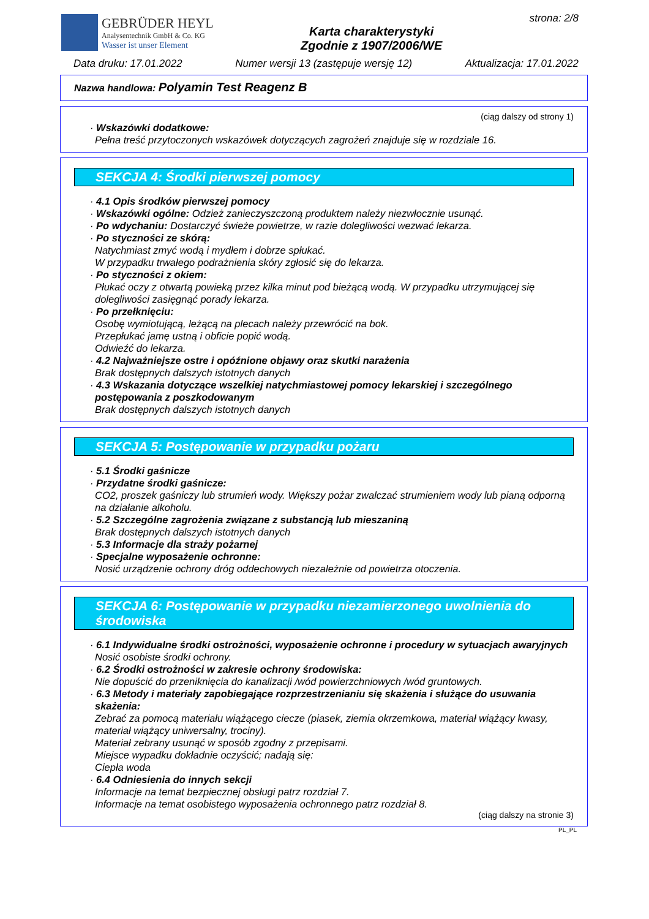GEBRÜDER HEYL
Analysentechnik GmbH & Co. KG
Wasser ist unser Element
Karta charakterystyki
Zgodnie z 1907/2006/WE
strona: 2/8
Data druku: 17.01.2022 Numer wersji 13 (zastępuje wersję 12) Aktualizacja: 17.01.2022
Nazwa handlowa: Polyamin Test Reagenz B
(ciąg dalszy od strony 1)
· Wskazówki dodatkowe:
Pełna treść przytoczonych wskazówek dotyczących zagrożeń znajduje się w rozdziale 16.
SEKCJA 4: Środki pierwszej pomocy
· 4.1 Opis środków pierwszej pomocy
· Wskazówki ogólne: Odzież zanieczyszczoną produktem należy niezwłocznie usunąć.
· Po wdychaniu: Dostarczyć świeże powietrze, w razie dolegliwości wezwać lekarza.
· Po styczności ze skórą:
Natychmiast zmyć wodą i mydłem i dobrze spłukać.
W przypadku trwałego podrażnienia skóry zgłosić się do lekarza.
· Po styczności z okiem:
Płukać oczy z otwartą powieką przez kilka minut pod bieżącą wodą. W przypadku utrzymującej się dolegliwości zasięgnąć porady lekarza.
· Po przełknięciu:
Osobę wymiotującą, leżącą na plecach należy przewrócić na bok.
Przepłukać jamę ustną i obficie popić wodą.
Odwieźć do lekarza.
· 4.2 Najważniejsze ostre i opóźnione objawy oraz skutki narażenia
Brak dostępnych dalszych istotnych danych
· 4.3 Wskazania dotyczące wszelkiej natychmiastowej pomocy lekarskiej i szczególnego postępowania z poszkodowanym
Brak dostępnych dalszych istotnych danych
SEKCJA 5: Postępowanie w przypadku pożaru
· 5.1 Środki gaśnicze
· Przydatne środki gaśnicze:
CO2, proszek gaśniczy lub strumień wody. Większy pożar zwalczać strumieniem wody lub pianą odporną na działanie alkoholu.
· 5.2 Szczególne zagrożenia związane z substancją lub mieszaniną
Brak dostępnych dalszych istotnych danych
· 5.3 Informacje dla straży pożarnej
· Specjalne wyposażenie ochronne:
Nosić urządzenie ochrony dróg oddechowych niezależnie od powietrza otoczenia.
SEKCJA 6: Postępowanie w przypadku niezamierzonego uwolnienia do środowiska
· 6.1 Indywidualne środki ostrożności, wyposażenie ochronne i procedury w sytuacjach awaryjnych
Nosić osobiste środki ochrony.
· 6.2 Środki ostrożności w zakresie ochrony środowiska:
Nie dopuścić do przeniknięcia do kanalizacji /wód powierzchniowych /wód gruntowych.
· 6.3 Metody i materiały zapobiegające rozprzestrzenianiu się skażenia i służące do usuwania skażenia:
Zebrać za pomocą materiału wiążącego ciecze (piasek, ziemia okrzemkowa, materiał wiążący kwasy, materiał wiążący uniwersalny, trociny).
Materiał zebrany usunąć w sposób zgodny z przepisami.
Miejsce wypadku dokładnie oczyścić; nadają się:
Ciepła woda
· 6.4 Odniesienia do innych sekcji
Informacje na temat bezpiecznej obsługi patrz rozdział 7.
Informacje na temat osobistego wyposażenia ochronnego patrz rozdział 8.
(ciąg dalszy na stronie 3)
PL_PL